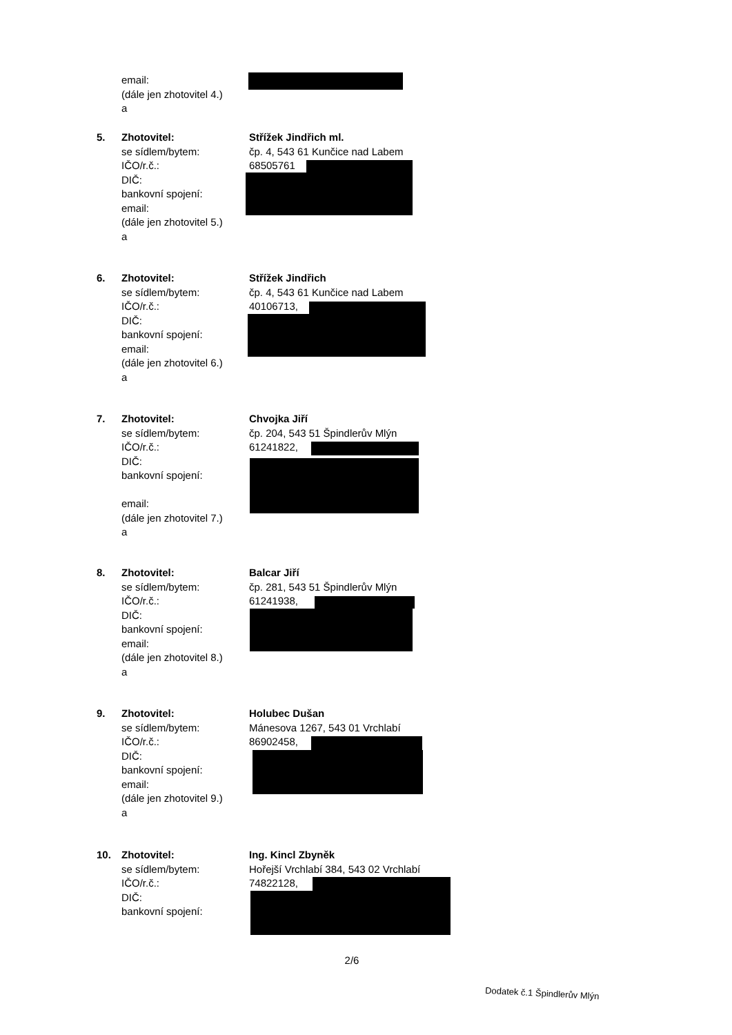email:
(dále jen zhotovitel 4.)
a
5. Zhotovitel: Střížek Jindřich ml.
se sídlem/bytem: čp. 4, 543 61 Kunčice nad Labem
IČO/r.č.: 68505761
DIČ:
bankovní spojení:
email:
(dále jen zhotovitel 5.)
a
6. Zhotovitel: Střížek Jindřich
se sídlem/bytem: čp. 4, 543 61 Kunčice nad Labem
IČO/r.č.: 40106713,
DIČ:
bankovní spojení:
email:
(dále jen zhotovitel 6.)
a
7. Zhotovitel: Chvojka Jiří
se sídlem/bytem: čp. 204, 543 51 Špindlerův Mlýn
IČO/r.č.: 61241822,
DIČ:
bankovní spojení:
email:
(dále jen zhotovitel 7.)
a
8. Zhotovitel: Balcar Jiří
se sídlem/bytem: čp. 281, 543 51 Špindlerův Mlýn
IČO/r.č.: 61241938,
DIČ:
bankovní spojení:
email:
(dále jen zhotovitel 8.)
a
9. Zhotovitel: Holubec Dušan
se sídlem/bytem: Mánesova 1267, 543 01 Vrchlabí
IČO/r.č.: 86902458,
DIČ:
bankovní spojení:
email:
(dále jen zhotovitel 9.)
a
10. Zhotovitel: Ing. Kincl Zbyněk
se sídlem/bytem: Hořejší Vrchlabí 384, 543 02 Vrchlabí
IČO/r.č.: 74822128,
DIČ:
bankovní spojení:
2/6
Dodatek č.1 Špindlerův Mlýn